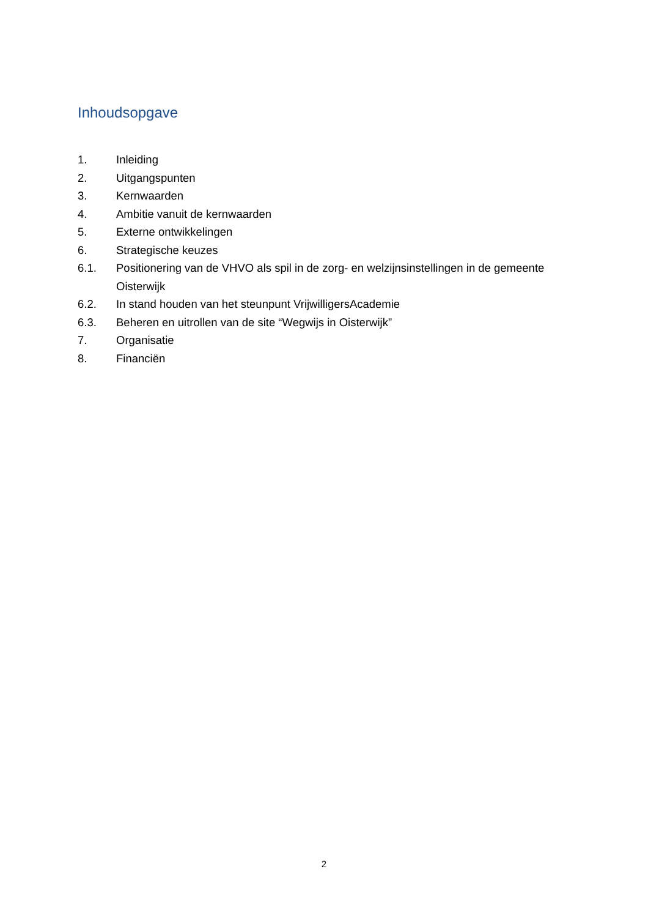Inhoudsopgave
1. Inleiding
2. Uitgangspunten
3. Kernwaarden
4. Ambitie vanuit de kernwaarden
5. Externe ontwikkelingen
6. Strategische keuzes
6.1. Positionering van de VHVO als spil in de zorg- en welzijnsinstellingen in de gemeente Oisterwijk
6.2. In stand houden van het steunpunt VrijwilligersAcademie
6.3. Beheren en uitrollen van de site “Wegwijs in Oisterwijk”
7. Organisatie
8. Financiën
2